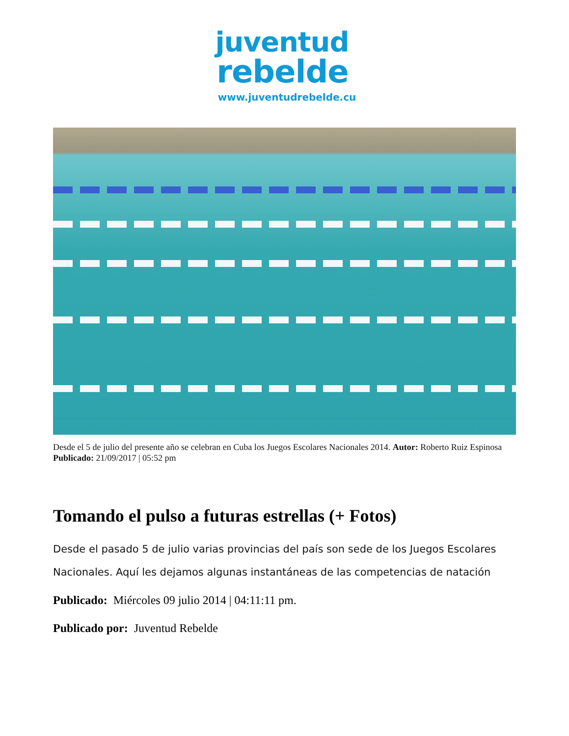juventud
rebelde
www.juventudrebelde.cu
Desde el 5 de julio del presente año se celebran en Cuba los Juegos Escolares Nacionales 2014. Autor: Roberto Ruiz Espinosa Publicado: 21/09/2017 | 05:52 pm
Tomando el pulso a futuras estrellas (+ Fotos)
Desde el pasado 5 de julio varias provincias del país son sede de los Juegos Escolares Nacionales. Aquí les dejamos algunas instantáneas de las competencias de natación
Publicado: Miércoles 09 julio 2014 | 04:11:11 pm.
Publicado por: Juventud Rebelde